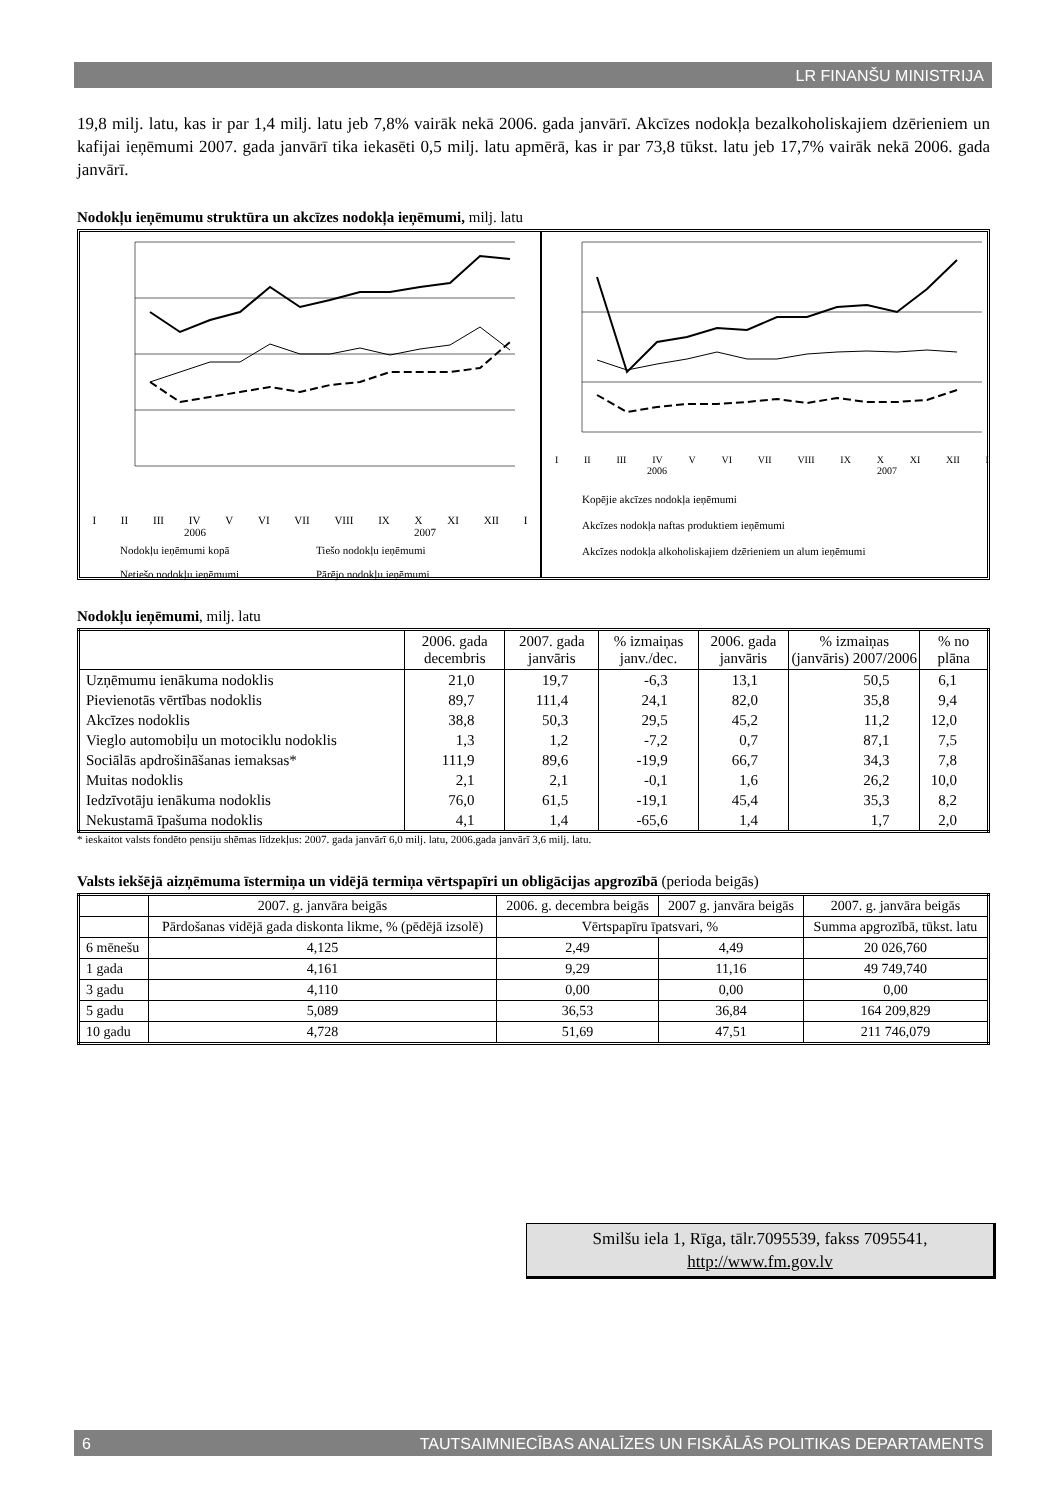LR FINANŠU MINISTRIJA
19,8 milj. latu, kas ir par 1,4 milj. latu jeb 7,8% vairāk nekā 2006. gada janvārī. Akcīzes nodokļa bezalkoholiskajiem dzērieniem un kafijai ieņēmumi 2007. gada janvārī tika iekasēti 0,5 milj. latu apmērā, kas ir par 73,8 tūkst. latu jeb 17,7% vairāk nekā 2006. gada janvārī.
Nodokļu ieņēmumu struktūra un akcīzes nodokļa ieņēmumi, milj. latu
I II III IV V VI VII VIII IX X XI XII I
2006 2007
Nodokļu ieņēmumi kopā Tiešo nodokļu ieņēmumi Netiešo nodokļu ieņēmumi Pārējo nodokļu ieņēmumi
I II III IV V VI VII VIII IX X XI XII I
2006 2007
Kopējie akcīzes nodokļa ieņēmumi
Akcīzes nodokļa naftas produktiem ieņēmumi
Akcīzes nodokļa alkoholiskajiem dzērieniem un alum ieņēmumi
Nodokļu ieņēmumi, milj. latu
| | 2006. gada decembris | 2007. gada janvāris | % izmaiņas janv./dec. | 2006. gada janvāris | % izmaiņas (janvāris) 2007/2006 | % no plāna |
| --- | --- | --- | --- | --- | --- | --- |
| Uzņēmumu ienākuma nodoklis | 21,0 | 19,7 | -6,3 | 13,1 | 50,5 | 6,1 |
| Pievienotās vērtības nodoklis | 89,7 | 111,4 | 24,1 | 82,0 | 35,8 | 9,4 |
| Akcīzes nodoklis | 38,8 | 50,3 | 29,5 | 45,2 | 11,2 | 12,0 |
| Vieglo automobiļu un motociklu nodoklis | 1,3 | 1,2 | -7,2 | 0,7 | 87,1 | 7,5 |
| Sociālās apdrošināšanas iemaksas* | 111,9 | 89,6 | -19,9 | 66,7 | 34,3 | 7,8 |
| Muitas nodoklis | 2,1 | 2,1 | -0,1 | 1,6 | 26,2 | 10,0 |
| Iedzīvotāju ienākuma nodoklis | 76,0 | 61,5 | -19,1 | 45,4 | 35,3 | 8,2 |
| Nekustamā īpašuma nodoklis | 4,1 | 1,4 | -65,6 | 1,4 | 1,7 | 2,0 |
* ieskaitot valsts fondēto pensiju shēmas līdzekļus: 2007. gada janvārī 6,0 milj. latu, 2006.gada janvārī 3,6 milj. latu.
Valsts iekšējā aizņēmuma īstermiņa un vidējā termiņa vērtspapīri un obligācijas apgrozībā (perioda beigās)
| | 2007. g. janvāra beigās | 2006. g. decembra beigās | 2007 g. janvāra beigās | 2007. g. janvāra beigās |
| --- | --- | --- | --- | --- |
| | Pārdošanas vidējā gada diskonta likme, % (pēdējā izsolē) | Vērtspapīru īpatsvari, % | | Summa apgrozībā, tūkst. latu |
| 6 mēnešu | 4,125 | 2,49 | 4,49 | 20 026,760 |
| 1 gada | 4,161 | 9,29 | 11,16 | 49 749,740 |
| 3 gadu | 4,110 | 0,00 | 0,00 | 0,00 |
| 5 gadu | 5,089 | 36,53 | 36,84 | 164 209,829 |
| 10 gadu | 4,728 | 51,69 | 47,51 | 211 746,079 |
Smilšu iela 1, Rīga, tālr.7095539, fakss 7095541,
http://www.fm.gov.lv
6 TAUTSAIMNIECĪBAS ANALĪZES UN FISKĀLĀS POLITIKAS DEPARTAMENTS